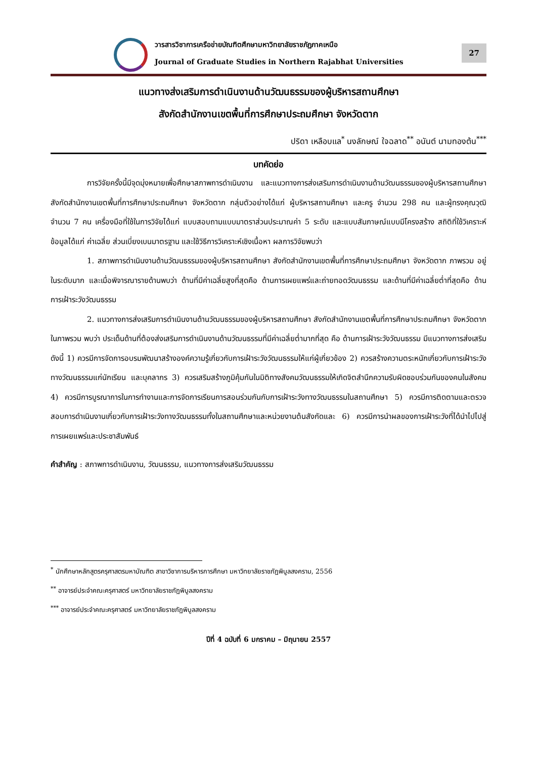วารสารวิชาการเครือข่ายบัณฑิตศึกษามหาวิทยาลัยราชภัฏภาคเหนือ
Journal of Graduate Studies in Northern Rajabhat Universities
27
แนวทางส่งเสริมการดำเนินงานด้านวัฒนธรรมของผู้บริหารสถานศึกษา
สังกัดสำนักงานเขตพื้นที่การศึกษาประถมศึกษา จังหวัดตาก
ปริดา เหลือบแล<sup>*</sup> นงลักษณ์ ใจฉลาด<sup>**</sup> อนันต์ นามทองต้น<sup>***</sup>
บทคัดย่อ
การวิจัยครั้งนี้มีจุดมุ่งหมายเพื่อศึกษาสภาพการดำเนินงาน และแนวทางการส่งเสริมการดำเนินงานด้านวัฒนธรรมของผู้บริหารสถานศึกษา สังกัดสำนักงานเขตพื้นที่การศึกษาประถมศึกษา จังหวัดตาก กลุ่มตัวอย่างได้แก่ ผู้บริหารสถานศึกษา และครู จำนวน 298 คน และผู้ทรงคุณวุฒิ จำนวน 7 คน เครื่องมือที่ใช้ในการวิจัยได้แก่ แบบสอบถามแบบมาตราส่วนประมาณค่า 5 ระดับ และแบบสัมภาษณ์แบบมีโครงสร้าง สถิติที่ใช้วิเคราะห์ข้อมูลได้แก่ ค่าเฉลี่ย ส่วนเบี่ยงเบนมาตรฐาน และใช้วิธีการวิเคราะห์เชิงเนื้อหา ผลการวิจัยพบว่า
1. สภาพการดำเนินงานด้านวัฒนธรรมของผู้บริหารสถานศึกษา สังกัดสำนักงานเขตพื้นที่การศึกษาประถมศึกษา จังหวัดตาก ภาพรวม อยู่ในระดับมาก และเมื่อพิจารณารายด้านพบว่า ด้านที่มีค่าเฉลี่ยสูงที่สุดคือ ด้านการเผยแพร่และถ่ายทอดวัฒนธรรม และด้านที่มีค่าเฉลี่ยต่ำที่สุดคือ ด้านการเฝ้าระวังวัฒนธรรม
2. แนวทางการส่งเสริมการดำเนินงานด้านวัฒนธรรมของผู้บริหารสถานศึกษา สังกัดสำนักงานเขตพื้นที่การศึกษาประถมศึกษา จังหวัดตาก ในภาพรวม พบว่า ประเด็นด้านที่ต้องส่งเสริมการดำเนินงานด้านวัฒนธรรมที่มีค่าเฉลี่ยต่ำมากที่สุด คือ ด้านการเฝ้าระวังวัฒนธรรม มีแนวทางการส่งเสริมดังนี้ 1) ควรมีการจัดการอบรมพัฒนาสร้างองค์ความรู้เกี่ยวกับการเฝ้าระวังวัฒนธรรมให้แก่ผู้เกี่ยวข้อง 2) ควรสร้างความตระหนักเกี่ยวกับการเฝ้าระวังทางวัฒนธรรมแก่นักเรียน และบุคลากร 3) ควรเสริมสร้างภูมิคุ้มกันในมิติทางสังคมวัฒนธรรมให้เกิดจิตสำนึกความรับผิดชอบร่วมกันของคนในสังคม 4) ควรมีการบูรณาการในการทำงานและการจัดการเรียนการสอนร่วมกันกับการเฝ้าระวังทางวัฒนธรรมในสถานศึกษา 5) ควรมีการติดตามและตรวจสอบการดำเนินงานเกี่ยวกับการเฝ้าระวังทางวัฒนธรรมทั้งในสถานศึกษาและหน่วยงานต้นสังกัดและ 6) ควรมีการนำผลของการเฝ้าระวังที่ได้นำไปไปสู่การเผยแพร่และประชาสัมพันธ์
คำสำคัญ : สภาพการดำเนินงาน, วัฒนธรรม, แนวทางการส่งเสริมวัฒนธรรม
<sup>*</sup> นักศึกษาหลักสูตรครุศาสตรมหาบัณฑิต สาขาวิชาการบริหารการศึกษา มหาวิทยาลัยราชภัฏพิบูลสงคราม, 2556
<sup>**</sup> อาจารย์ประจำคณะครุศาสตร์ มหาวิทยาลัยราชภัฏพิบูลสงคราม
<sup>***</sup> อาจารย์ประจำคณะครุศาสตร์ มหาวิทยาลัยราชภัฏพิบูลสงคราม
ปีที่ 4 ฉบับที่ 6 มกราคม – มิถุนายน 2557